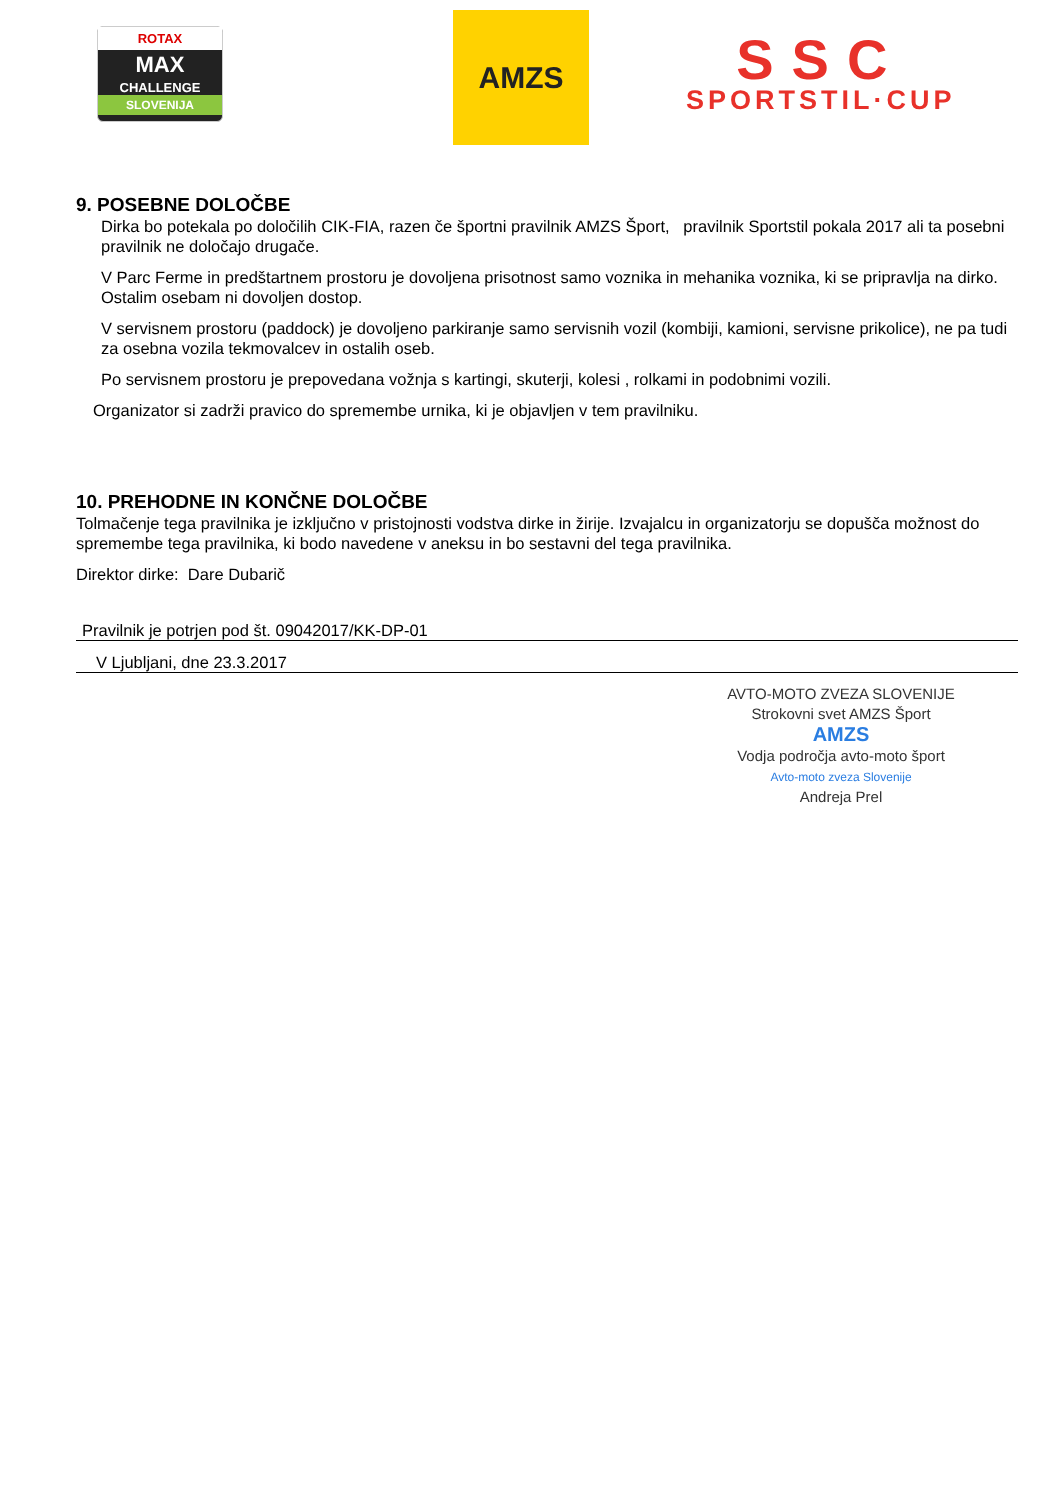ROTAX
MAX
CHALLENGE
SLOVENIJA
AMZS
SSC
SPORTSTIL·CUP
9. POSEBNE DOLOČBE
Dirka bo potekala po določilih CIK-FIA, razen če športni pravilnik AMZS Šport, pravilnik Sportstil pokala 2017 ali ta posebni pravilnik ne določajo drugače.
V Parc Ferme in predštartnem prostoru je dovoljena prisotnost samo voznika in mehanika voznika, ki se pripravlja na dirko. Ostalim osebam ni dovoljen dostop.
V servisnem prostoru (paddock) je dovoljeno parkiranje samo servisnih vozil (kombiji, kamioni, servisne prikolice), ne pa tudi za osebna vozila tekmovalcev in ostalih oseb.
Po servisnem prostoru je prepovedana vožnja s kartingi, skuterji, kolesi , rolkami in podobnimi vozili.
Organizator si zadrži pravico do spremembe urnika, ki je objavljen v tem pravilniku.
10. PREHODNE IN KONČNE DOLOČBE
Tolmačenje tega pravilnika je izključno v pristojnosti vodstva dirke in žirije. Izvajalcu in organizatorju se dopušča možnost do spremembe tega pravilnika, ki bodo navedene v aneksu in bo sestavni del tega pravilnika.
Direktor dirke: Dare Dubarič
Pravilnik je potrjen pod št. 09042017/KK-DP-01
V Ljubljani, dne 23.3.2017
AVTO-MOTO ZVEZA SLOVENIJE
Strokovni svet AMZS Šport
AMZS
Vodja področja avto-moto šport
Avto-moto zveza Slovenije
Andreja Prel